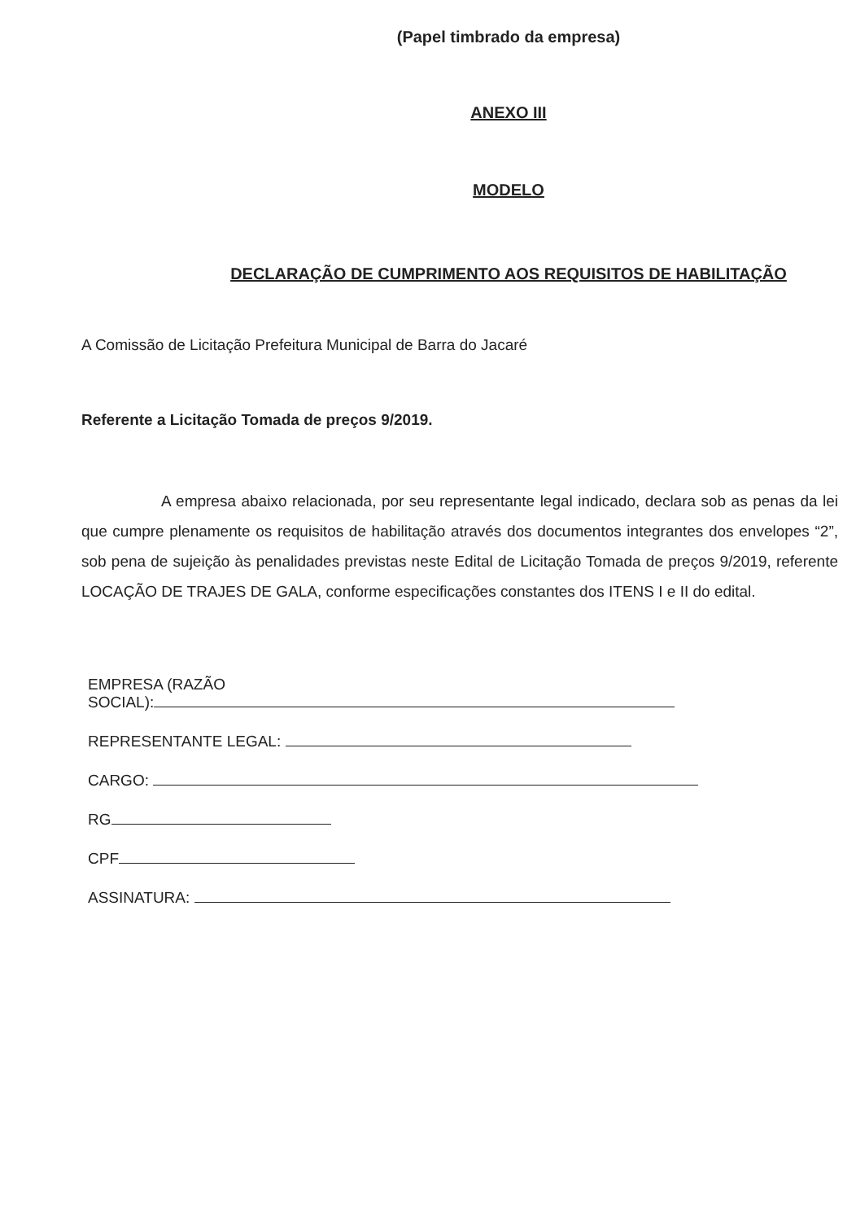(Papel timbrado da empresa)
ANEXO III
MODELO
DECLARAÇÃO DE CUMPRIMENTO AOS REQUISITOS DE HABILITAÇÃO
A Comissão de Licitação Prefeitura Municipal de Barra do Jacaré
Referente a Licitação Tomada de preços 9/2019.
A empresa abaixo relacionada, por seu representante legal indicado, declara sob as penas da lei que cumpre plenamente os requisitos de habilitação através dos documentos integrantes dos envelopes “2”, sob pena de sujeição às penalidades previstas neste Edital de Licitação Tomada de preços 9/2019, referente LOCAÇÃO DE TRAJES DE GALA, conforme especificações constantes dos ITENS I e II do edital.
EMPRESA (RAZÃO
SOCIAL):
REPRESENTANTE LEGAL:
CARGO:
RG
CPF
ASSINATURA: